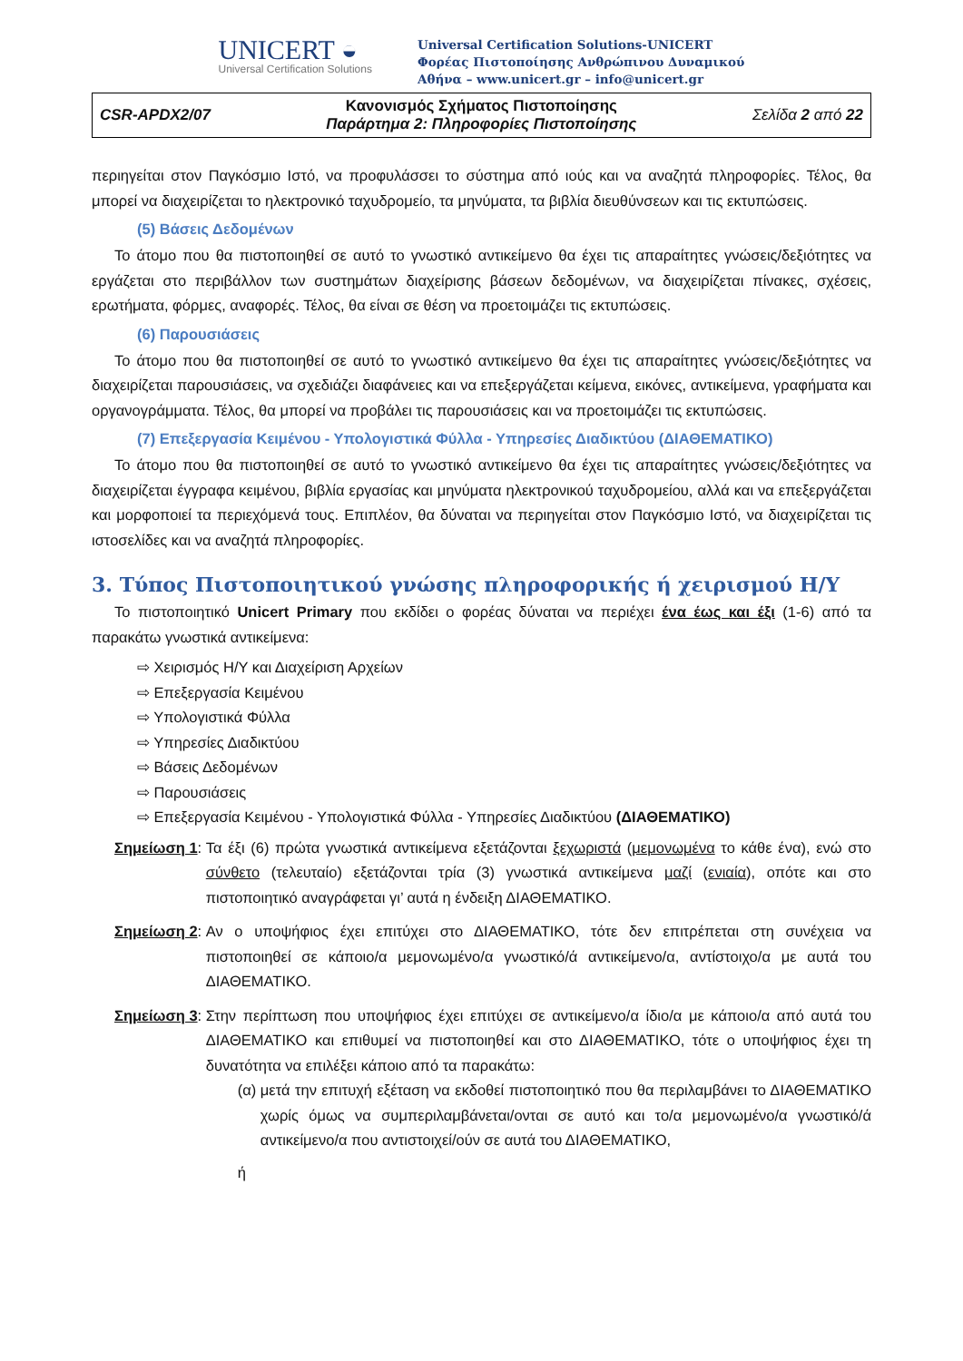UNICERT ◒
Universal Certification Solutions
Universal Certification Solutions-UNICERT
Φορέας Πιστοποίησης Ανθρώπινου Δυναμικού
Αθήνα – www.unicert.gr – info@unicert.gr
| CSR-APDX2/07 | Κανονισμός Σχήματος Πιστοποίησης Παράρτημα 2: Πληροφορίες Πιστοποίησης | Σελίδα 2 από 22 |
περιηγείται στον Παγκόσμιο Ιστό, να προφυλάσσει το σύστημα από ιούς και να αναζητά πληροφορίες. Τέλος, θα μπορεί να διαχειρίζεται το ηλεκτρονικό ταχυδρομείο, τα μηνύματα, τα βιβλία διευθύνσεων και τις εκτυπώσεις.
(5) Βάσεις Δεδομένων
Το άτομο που θα πιστοποιηθεί σε αυτό το γνωστικό αντικείμενο θα έχει τις απαραίτητες γνώσεις/δεξιότητες να εργάζεται στο περιβάλλον των συστημάτων διαχείρισης βάσεων δεδομένων, να διαχειρίζεται πίνακες, σχέσεις, ερωτήματα, φόρμες, αναφορές. Τέλος, θα είναι σε θέση να προετοιμάζει τις εκτυπώσεις.
(6) Παρουσιάσεις
Το άτομο που θα πιστοποιηθεί σε αυτό το γνωστικό αντικείμενο θα έχει τις απαραίτητες γνώσεις/δεξιότητες να διαχειρίζεται παρουσιάσεις, να σχεδιάζει διαφάνειες και να επεξεργάζεται κείμενα, εικόνες, αντικείμενα, γραφήματα και οργανογράμματα. Τέλος, θα μπορεί να προβάλει τις παρουσιάσεις και να προετοιμάζει τις εκτυπώσεις.
(7) Επεξεργασία Κειμένου - Υπολογιστικά Φύλλα - Υπηρεσίες Διαδικτύου (ΔΙΑΘΕΜΑΤΙΚΟ)
Το άτομο που θα πιστοποιηθεί σε αυτό το γνωστικό αντικείμενο θα έχει τις απαραίτητες γνώσεις/δεξιότητες να διαχειρίζεται έγγραφα κειμένου, βιβλία εργασίας και μηνύματα ηλεκτρονικού ταχυδρομείου, αλλά και να επεξεργάζεται και μορφοποιεί τα περιεχόμενά τους. Επιπλέον, θα δύναται να περιηγείται στον Παγκόσμιο Ιστό, να διαχειρίζεται τις ιστοσελίδες και να αναζητά πληροφορίες.
3. Τύπος Πιστοποιητικού γνώσης πληροφορικής ή χειρισμού Η/Υ
Το πιστοποιητικό Unicert Primary που εκδίδει ο φορέας δύναται να περιέχει ένα έως και έξι (1-6) από τα παρακάτω γνωστικά αντικείμενα:
⇨ Χειρισμός Η/Υ και Διαχείριση Αρχείων
⇨ Επεξεργασία Κειμένου
⇨ Υπολογιστικά Φύλλα
⇨ Υπηρεσίες Διαδικτύου
⇨ Βάσεις Δεδομένων
⇨ Παρουσιάσεις
⇨ Επεξεργασία Κειμένου - Υπολογιστικά Φύλλα - Υπηρεσίες Διαδικτύου (ΔΙΑΘΕΜΑΤΙΚΟ)
Σημείωση 1:
Τα έξι (6) πρώτα γνωστικά αντικείμενα εξετάζονται ξεχωριστά (μεμονωμένα το κάθε ένα), ενώ στο σύνθετο (τελευταίο) εξετάζονται τρία (3) γνωστικά αντικείμενα μαζί (ενιαία), οπότε και στο πιστοποιητικό αναγράφεται γι’ αυτά η ένδειξη ΔΙΑΘΕΜΑΤΙΚΟ.
Σημείωση 2:
Αν ο υποψήφιος έχει επιτύχει στο ΔΙΑΘΕΜΑΤΙΚΟ, τότε δεν επιτρέπεται στη συνέχεια να πιστοποιηθεί σε κάποιο/α μεμονωμένο/α γνωστικό/ά αντικείμενο/α, αντίστοιχο/α με αυτά του ΔΙΑΘΕΜΑΤΙΚΟ.
Σημείωση 3:
Στην περίπτωση που υποψήφιος έχει επιτύχει σε αντικείμενο/α ίδιο/α με κάποιο/α από αυτά του ΔΙΑΘΕΜΑΤΙΚΟ και επιθυμεί να πιστοποιηθεί και στο ΔΙΑΘΕΜΑΤΙΚΟ, τότε ο υποψήφιος έχει τη δυνατότητα να επιλέξει κάποιο από τα παρακάτω:
(α) μετά την επιτυχή εξέταση να εκδοθεί πιστοποιητικό που θα περιλαμβάνει το ΔΙΑΘΕΜΑΤΙΚΟ χωρίς όμως να συμπεριλαμβάνεται/ονται σε αυτό και το/α μεμονωμένο/α γνωστικό/ά αντικείμενο/α που αντιστοιχεί/ούν σε αυτά του ΔΙΑΘΕΜΑΤΙΚΟ,
ή